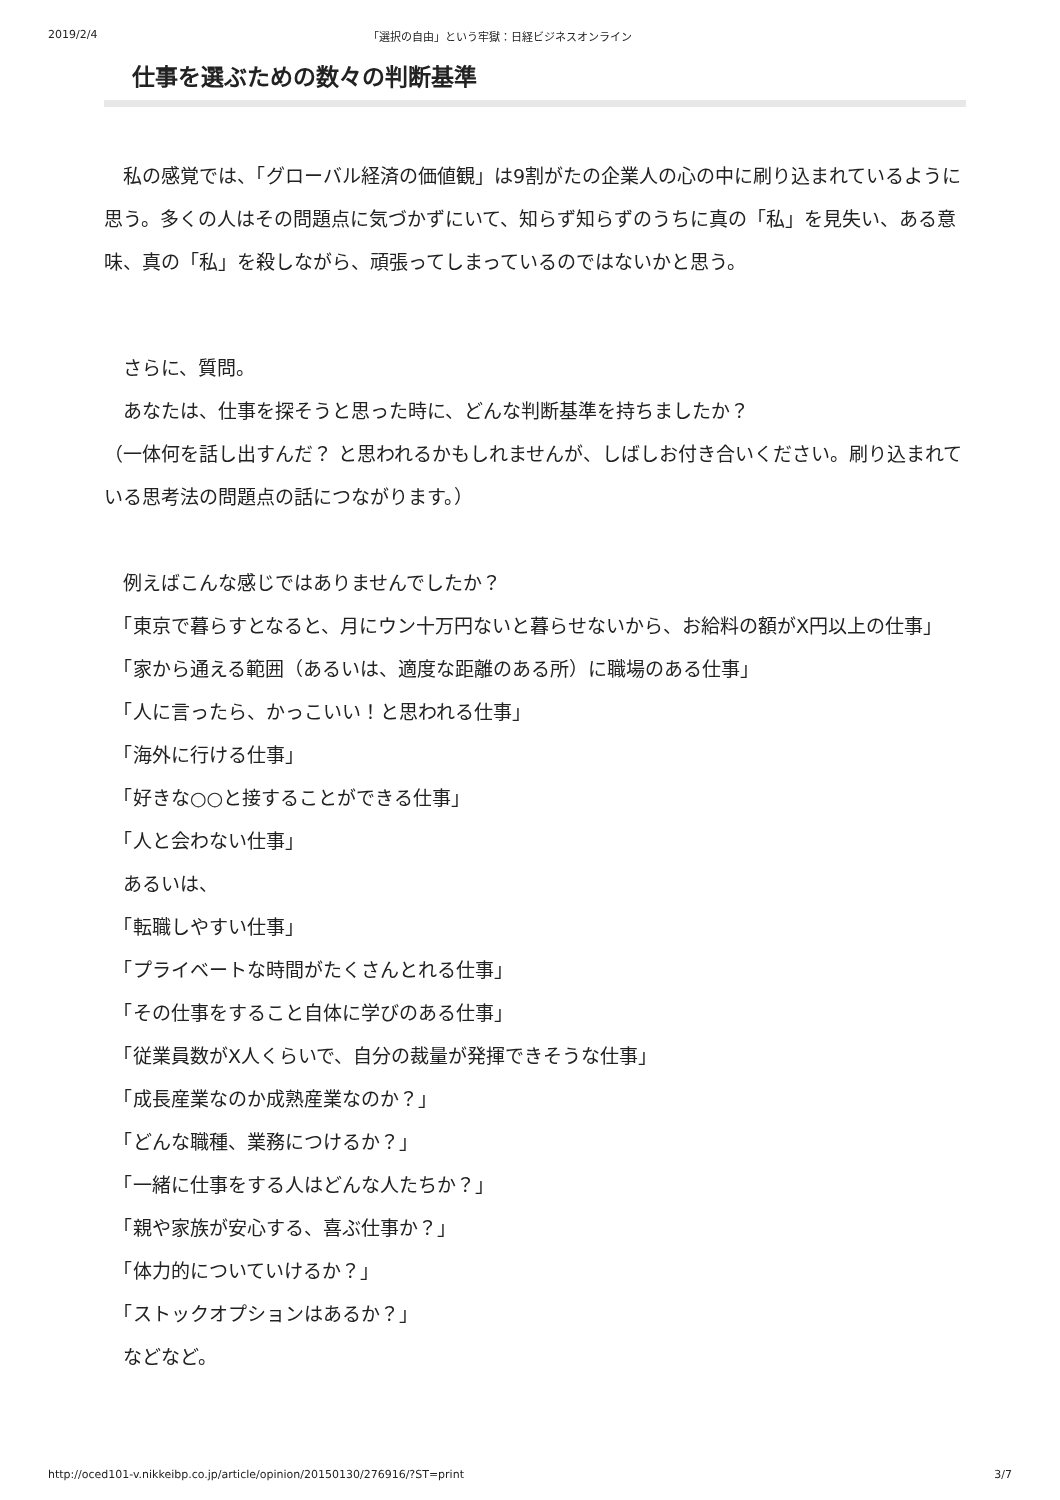2019/2/4 「選択の自由」という牢獄：日経ビジネスオンライン
仕事を選ぶための数々の判断基準
　私の感覚では、「グローバル経済の価値観」は9割がたの企業人の心の中に刷り込まれているように思う。多くの人はその問題点に気づかずにいて、知らず知らずのうちに真の「私」を見失い、ある意味、真の「私」を殺しながら、頑張ってしまっているのではないかと思う。
　さらに、質問。
　あなたは、仕事を探そうと思った時に、どんな判断基準を持ちましたか？
（一体何を話し出すんだ？ と思われるかもしれませんが、しばしお付き合いください。刷り込まれている思考法の問題点の話につながります。）
　例えばこんな感じではありませんでしたか？
　「東京で暮らすとなると、月にウン十万円ないと暮らせないから、お給料の額がX円以上の仕事」
　「家から通える範囲（あるいは、適度な距離のある所）に職場のある仕事」
　「人に言ったら、かっこいい！と思われる仕事」
　「海外に行ける仕事」
　「好きな○○と接することができる仕事」
　「人と会わない仕事」
　あるいは、
　「転職しやすい仕事」
　「プライベートな時間がたくさんとれる仕事」
　「その仕事をすること自体に学びのある仕事」
　「従業員数がX人くらいで、自分の裁量が発揮できそうな仕事」
　「成長産業なのか成熟産業なのか？」
　「どんな職種、業務につけるか？」
　「一緒に仕事をする人はどんな人たちか？」
　「親や家族が安心する、喜ぶ仕事か？」
　「体力的についていけるか？」
　「ストックオプションはあるか？」
　などなど。
http://oced101-v.nikkeibp.co.jp/article/opinion/20150130/276916/?ST=print 3/7